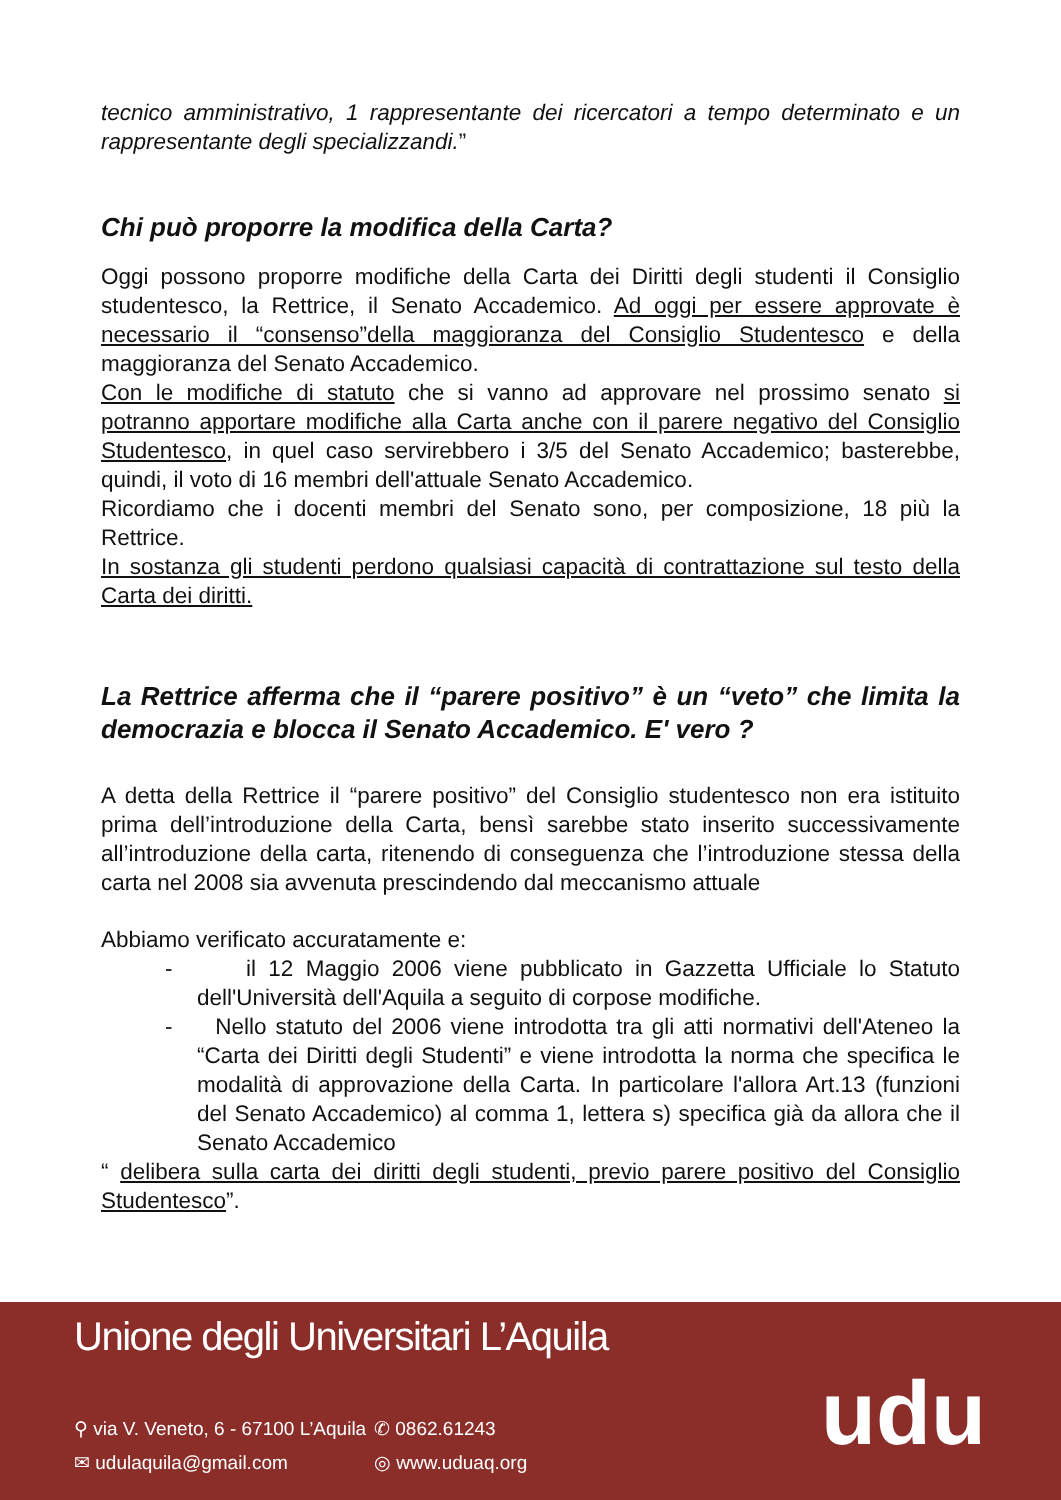tecnico amministrativo, 1 rappresentante dei ricercatori a tempo determinato e un rappresentante degli specializzandi.”
Chi può proporre la modifica della Carta?
Oggi possono proporre modifiche della Carta dei Diritti degli studenti il Consiglio studentesco, la Rettrice, il Senato Accademico. Ad oggi per essere approvate è necessario il “consenso”della maggioranza del Consiglio Studentesco e della maggioranza del Senato Accademico.
Con le modifiche di statuto che si vanno ad approvare nel prossimo senato si potranno apportare modifiche alla Carta anche con il parere negativo del Consiglio Studentesco, in quel caso servirebbero i 3/5 del Senato Accademico; basterebbe, quindi, il voto di 16 membri dell'attuale Senato Accademico.
Ricordiamo che i docenti membri del Senato sono, per composizione, 18 più la Rettrice.
In sostanza gli studenti perdono qualsiasi capacità di contrattazione sul testo della Carta dei diritti.
La Rettrice afferma che il “parere positivo” è un “veto” che limita la democrazia e blocca il Senato Accademico. E' vero ?
A detta della Rettrice il “parere positivo” del Consiglio studentesco non era istituito prima dell’introduzione della Carta, bensì sarebbe stato inserito successivamente all’introduzione della carta, ritenendo di conseguenza che l’introduzione stessa della carta nel 2008 sia avvenuta prescindendo dal meccanismo attuale
Abbiamo verificato accuratamente e:
- il 12 Maggio 2006 viene pubblicato in Gazzetta Ufficiale lo Statuto dell'Università dell'Aquila a seguito di corpose modifiche.
- Nello statuto del 2006 viene introdotta tra gli atti normativi dell'Ateneo la “Carta dei Diritti degli Studenti” e viene introdotta la norma che specifica le modalità di approvazione della Carta. In particolare l'allora Art.13 (funzioni del Senato Accademico) al comma 1, lettera s) specifica già da allora che il Senato Accademico
“ delibera sulla carta dei diritti degli studenti, previo parere positivo del Consiglio Studentesco”.
Unione degli Universitari L’Aquila
⚲ via V. Veneto, 6 - 67100 L’Aquila ✆ 0862.61243 ✉ udulaquila@gmail.com ◎ www.uduaq.org
udu